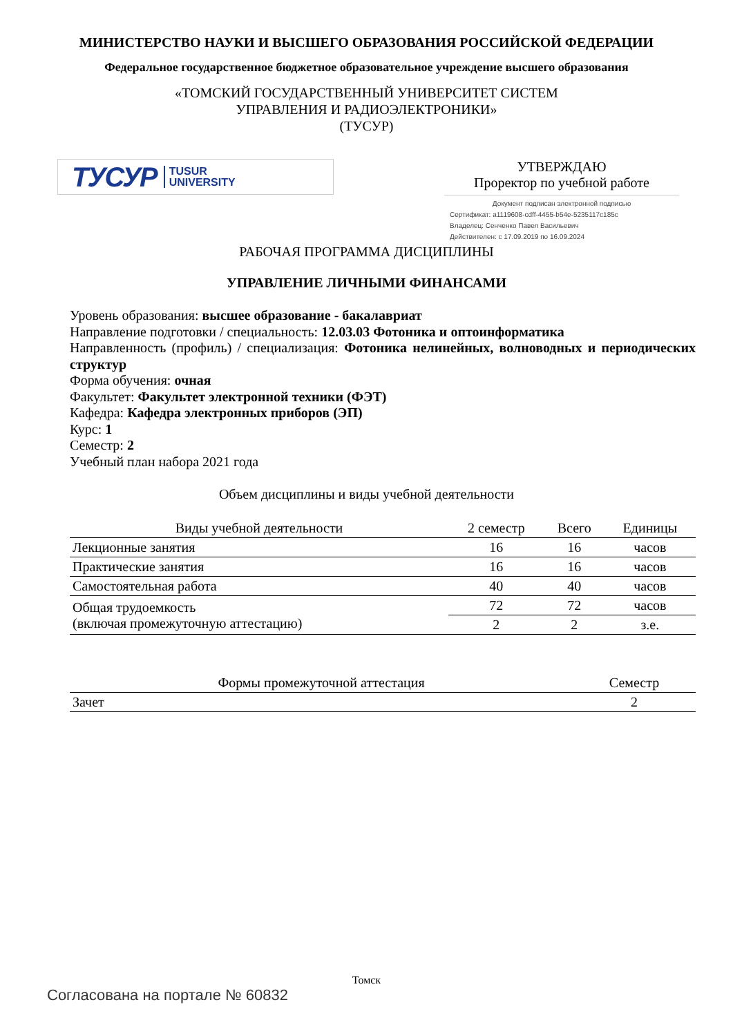МИНИСТЕРСТВО НАУКИ И ВЫСШЕГО ОБРАЗОВАНИЯ РОССИЙСКОЙ ФЕДЕРАЦИИ
Федеральное государственное бюджетное образовательное учреждение высшего образования
«ТОМСКИЙ ГОСУДАРСТВЕННЫЙ УНИВЕРСИТЕТ СИСТЕМ
УПРАВЛЕНИЯ И РАДИОЭЛЕКТРОНИКИ»
(ТУСУР)
ТУСУР TUSUR
UNIVERSITY
УТВЕРЖДАЮ
Проректор по учебной работе
Документ подписан электронной подписью
Сертификат: a1119608-cdff-4455-b54e-5235117c185c
Владелец: Сенченко Павел Васильевич
Действителен: с 17.09.2019 по 16.09.2024
РАБОЧАЯ ПРОГРАММА ДИСЦИПЛИНЫ
УПРАВЛЕНИЕ ЛИЧНЫМИ ФИНАНСАМИ
Уровень образования: высшее образование - бакалавриат
Направление подготовки / специальность: 12.03.03 Фотоника и оптоинформатика
Направленность (профиль) / специализация: Фотоника нелинейных, волноводных и периодических структур
Форма обучения: очная
Факультет: Факультет электронной техники (ФЭТ)
Кафедра: Кафедра электронных приборов (ЭП)
Курс: 1
Семестр: 2
Учебный план набора 2021 года
Объем дисциплины и виды учебной деятельности
| Виды учебной деятельности | 2 семестр | Всего | Единицы |
| --- | --- | --- | --- |
| Лекционные занятия | 16 | 16 | часов |
| Практические занятия | 16 | 16 | часов |
| Самостоятельная работа | 40 | 40 | часов |
| Общая трудоемкость (включая промежуточную аттестацию) | 72 | 72 | часов |
| | 2 | 2 | з.е. |
| Формы промежуточной аттестация | Семестр |
| --- | --- |
| Зачет | 2 |
Томск
Согласована на портале № 60832